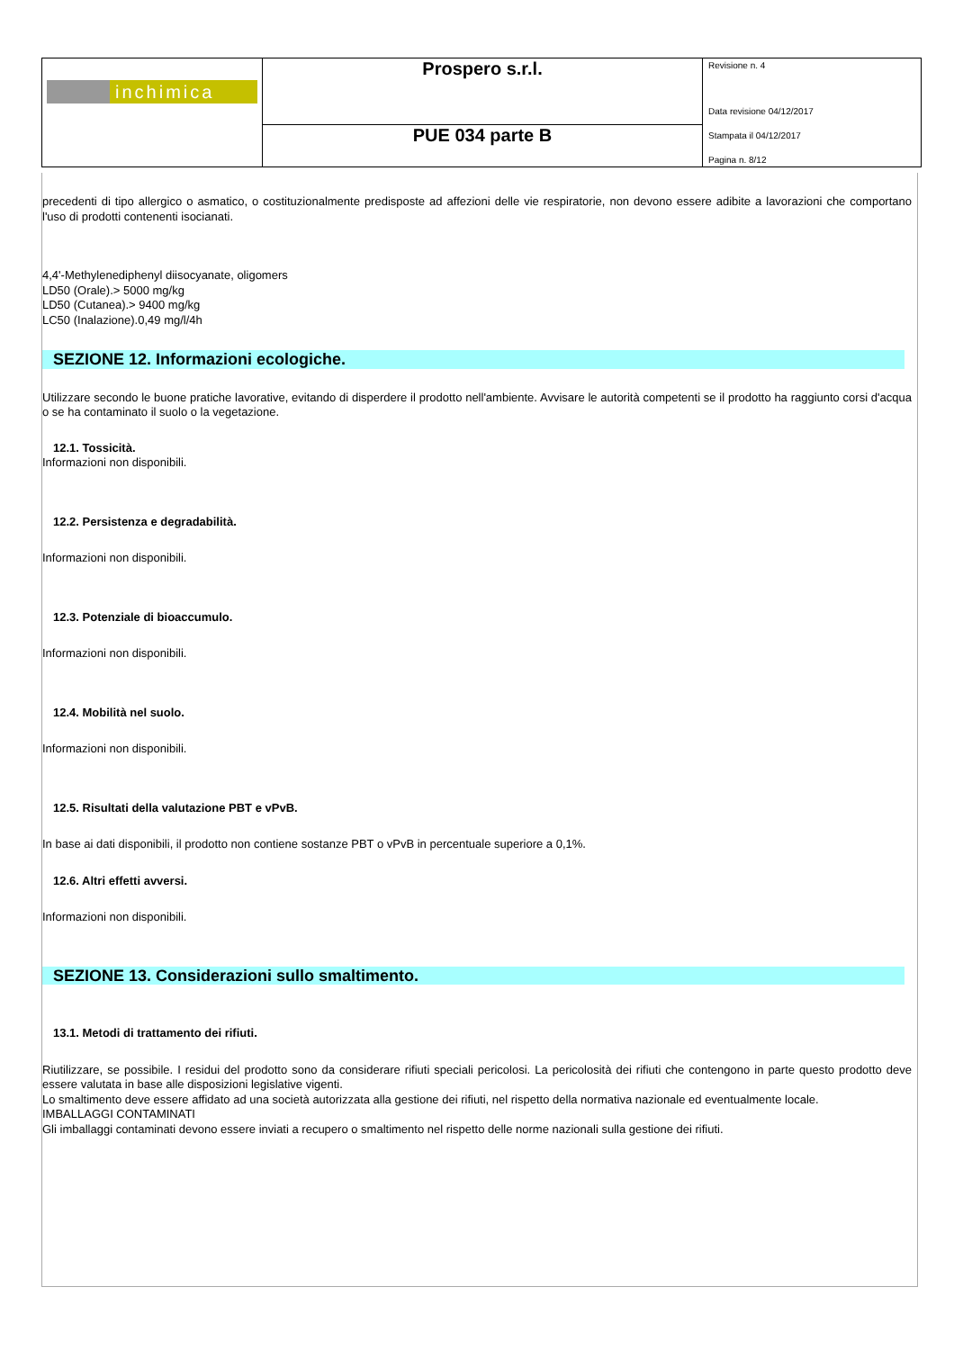| inchimica | Prospero s.r.l. | Revisione n. 4 Data revisione 04/12/2017 Stampata il 04/12/2017 Pagina n. 8/12 |
| | PUE 034 parte B | |
precedenti di tipo allergico o asmatico, o costituzionalmente predisposte ad affezioni delle vie respiratorie, non devono essere adibite a lavorazioni che comportano l'uso di prodotti contenenti isocianati.
4,4'-Methylenediphenyl diisocyanate, oligomers
LD50 (Orale).> 5000 mg/kg
LD50 (Cutanea).> 9400 mg/kg
LC50 (Inalazione).0,49 mg/l/4h
SEZIONE 12. Informazioni ecologiche.
Utilizzare secondo le buone pratiche lavorative, evitando di disperdere il prodotto nell'ambiente. Avvisare le autorità competenti se il prodotto ha raggiunto corsi d'acqua o se ha contaminato il suolo o la vegetazione.
12.1. Tossicità.
Informazioni non disponibili.
12.2. Persistenza e degradabilità.
Informazioni non disponibili.
12.3. Potenziale di bioaccumulo.
Informazioni non disponibili.
12.4. Mobilità nel suolo.
Informazioni non disponibili.
12.5. Risultati della valutazione PBT e vPvB.
In base ai dati disponibili, il prodotto non contiene sostanze PBT o vPvB in percentuale superiore a 0,1%.
12.6. Altri effetti avversi.
Informazioni non disponibili.
SEZIONE 13. Considerazioni sullo smaltimento.
13.1. Metodi di trattamento dei rifiuti.
Riutilizzare, se possibile. I residui del prodotto sono da considerare rifiuti speciali pericolosi. La pericolosità dei rifiuti che contengono in parte questo prodotto deve essere valutata in base alle disposizioni legislative vigenti.
Lo smaltimento deve essere affidato ad una società autorizzata alla gestione dei rifiuti, nel rispetto della normativa nazionale ed eventualmente locale.
IMBALLAGGI CONTAMINATI
Gli imballaggi contaminati devono essere inviati a recupero o smaltimento nel rispetto delle norme nazionali sulla gestione dei rifiuti.